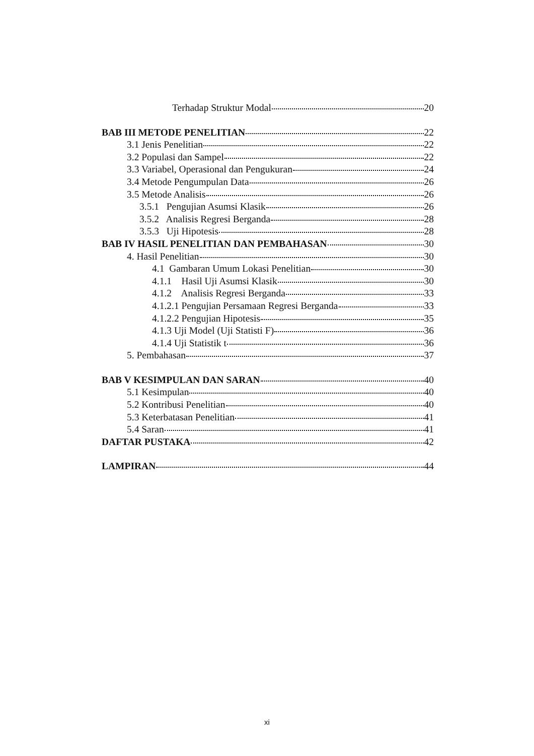Terhadap Struktur Modal 20
BAB III METODE PENELITIAN 22
3.1 Jenis Penelitian 22
3.2 Populasi dan Sampel 22
3.3 Variabel, Operasional dan Pengukuran 24
3.4 Metode Pengumpulan Data 26
3.5 Metode Analisis 26
3.5.1 Pengujian Asumsi Klasik 26
3.5.2 Analisis Regresi Berganda 28
3.5.3 Uji Hipotesis 28
BAB IV HASIL PENELITIAN DAN PEMBAHASAN 30
4. Hasil Penelitian 30
4.1 Gambaran Umum Lokasi Penelitian 30
4.1.1 Hasil Uji Asumsi Klasik 30
4.1.2 Analisis Regresi Berganda 33
4.1.2.1 Pengujian Persamaan Regresi Berganda 33
4.1.2.2 Pengujian Hipotesis 35
4.1.3 Uji Model (Uji Statisti F) 36
4.1.4 Uji Statistik t 36
5. Pembahasan 37
BAB V KESIMPULAN DAN SARAN 40
5.1 Kesimpulan 40
5.2 Kontribusi Penelitian 40
5.3 Keterbatasan Penelitian 41
5.4 Saran 41
DAFTAR PUSTAKA 42
LAMPIRAN 44
xi